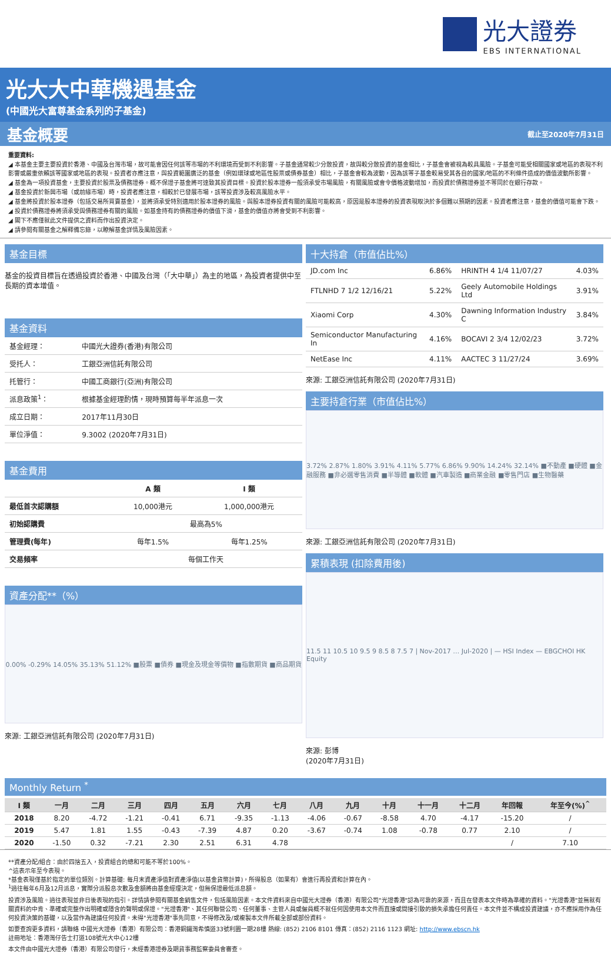光大證券
EBS INTERNATIONAL
光大大中華機遇基金
(中國光大富尊基金系列的子基金)
基金概要 截止至2020年7月31日
重要資料:
◢ 本基金主要主要投資於香港、中國及台灣市場，故可能會因任何該等市場的不利環境而受到不利影響。子基金通常較少分散投資，故與較分散投資的基金相比，子基金會被視為較具風險。子基金可能受相關國家或地區的表現不利影響或嚴重依賴該等國家或地區的表現。投資者亦應注意，與投資範圍廣泛的基金（例如環球或地區性股票或債券基金）相比，子基金會較為波動，因為該等子基金較易受其各自的國家/地區的不利條件造成的價值波動所影響。
◢ 基金為一項投資基金，主要投資於股票及債務證券。概不保證子基金將可達致其投資目標。投資於股本證券一般須承受市場風險，有關風險或會令價格波動增加，而投資於債務證券並不等同於在銀行存款。
◢ 基金投資於新興市場（或前緣市場）時，投資者應注意，相較於已發展市場，該等投資涉及較高風險水平。
◢ 基金將投資於股本證券（包括交易所買賣基金），並將須承受特別適用於股本證券的風險。與股本證券投資有關的風險可能較高，原因是股本證券的投資表現取決於多個難以預期的因素。投資者應注意，基金的價值可能會下跌。
◢ 投資於債務證券將須承受與債務證券有關的風險。如基金持有的債務證券的價值下滑，基金的價值亦將會受到不利影響。
◢ 閣下不應僅就此文件提供之資料而作出投資決定。
◢ 請參閱有關基金之解釋備忘錄，以瞭解基金詳情及風險因素。
基金目標
基金的投資目標旨在透過投資於香港、中國及台灣（「大中華」）為主的地區，為投資者提供中至長期的資本增值。
基金資料
| 基金經理： | 中國光大證券(香港)有限公司 |
| 受托人： | 工銀亞洲信託有限公司 |
| 托管行： | 中國工商銀行(亞洲)有限公司 |
| 派息政策<sup>1</sup>： | 根據基金經理酌情，現時預算每半年派息一次 |
| 成立日期： | 2017年11月30日 |
| 單位淨值： | 9.3002 (2020年7月31日) |
基金費用
| | A 類 | I 類 |
| --- | --- | --- |
| 最低首次認購額 | 10,000港元 | 1,000,000港元 |
| 初始認購費 | 最高為5% | |
| 管理費(每年) | 每年1.5% | 每年1.25% |
| 交易頻率 | 每個工作天 | |
資產分配**（%）
0.00% -0.29% 14.05% 35.13% 51.12% ■股票 ■債券 ■現金及現金等價物 ■指數期貨 ■商品期貨
來源: 工銀亞洲信託有限公司 (2020年7月31日)
十大持倉（市值佔比%）
| JD.com Inc | 6.86% | HRINTH 4 1/4 11/07/27 | 4.03% |
| FTLNHD 7 1/2 12/16/21 | 5.22% | Geely Automobile Holdings Ltd | 3.91% |
| Xiaomi Corp | 4.30% | Dawning Information Industry C | 3.84% |
| Semiconductor Manufacturing In | 4.16% | BOCAVI 2 3/4 12/02/23 | 3.72% |
| NetEase Inc | 4.11% | AACTEC 3 11/27/24 | 3.69% |
來源: 工銀亞洲信託有限公司 (2020年7月31日)
主要持倉行業（市值佔比%）
3.72% 2.87% 1.80% 3.91% 4.11% 5.77% 6.86% 9.90% 14.24% 32.14% ■不動產 ■硬體 ■金融服務 ■非必選零售消費 ■半導體 ■軟體 ■汽車製造 ■商業金融 ■零售門店 ■生物醫藥
來源: 工銀亞洲信託有限公司 (2020年7月31日)
累積表現 (扣除費用後)
11.5 11 10.5 10 9.5 9 8.5 8 7.5 7 | Nov-2017 … Jul-2020 | — HSI Index — EBGCHOI HK Equity
來源: 彭博
(2020年7月31日)
Monthly Return <sup>*</sup>
| I 類 | 一月 | 二月 | 三月 | 四月 | 五月 | 六月 | 七月 | 八月 | 九月 | 十月 | 十一月 | 十二月 | 年回報 | 年至今(%)<sup>^</sup> |
| --- | --- | --- | --- | --- | --- | --- | --- | --- | --- | --- | --- | --- | --- | --- |
| 2018 | 8.20 | -4.72 | -1.21 | -0.41 | 6.71 | -9.35 | -1.13 | -4.06 | -0.67 | -8.58 | 4.70 | -4.17 | -15.20 | / |
| 2019 | 5.47 | 1.81 | 1.55 | -0.43 | -7.39 | 4.87 | 0.20 | -3.67 | -0.74 | 1.08 | -0.78 | 0.77 | 2.10 | / |
| 2020 | -1.50 | 0.32 | -7.21 | 2.30 | 2.51 | 6.31 | 4.78 | | | | | | / | 7.10 |
**資產分配/組合：由於四捨五入，投資組合的總和可能不等於100%。
^這表示年至今表現。
*基金表現僅基於指定的單位類別。計算基礎: 每月末資產淨值對資產淨值(以基金貨幣計算)，所得股息（如果有）會進行再投資和計算在內。
<sup>1</sup> 過往每年6月及12月派息，實際分派股息次數及金額將由基金經理決定，但無保證最低派息額。
投資涉及風險。過往表現並非日後表現的指引。詳情請參閱有關基金銷售文件，包括風險因素。本文件資料來自中國光大證券（香港）有限公司"光證香港"認為可靠的來源，而且在發表本文件時為準確的資料。"光證香港"並無就有關資料的中肯、準確或完整作出明確或隱含的聲明或保證。"光證香港"、其任何聯營公司、任何董事、主管人員或僱員概不就任何因使用本文件而直接或間接引致的損失承擔任何責任。本文件並不構成投資建議，亦不應採用作為任何投資決策的基礎，以及當作為建議任何投資。未得"光證香港"事先同意，不得修改及/或複製本文件所載全部或部份資料。
如要查詢更多資料，請聯絡 中國光大證券（香港）有限公司：香港銅鑼灣希慎道33號利園一期28樓 熱線: (852) 2106 8101 傳真：(852) 2116 1123 網址: http://www.ebscn.hk
註冊地址：香港灣仔告士打道108號光大中心12樓
本文件由中國光大證券（香港）有限公司發行，未經香港證券及期貨事務監察委員會審查。